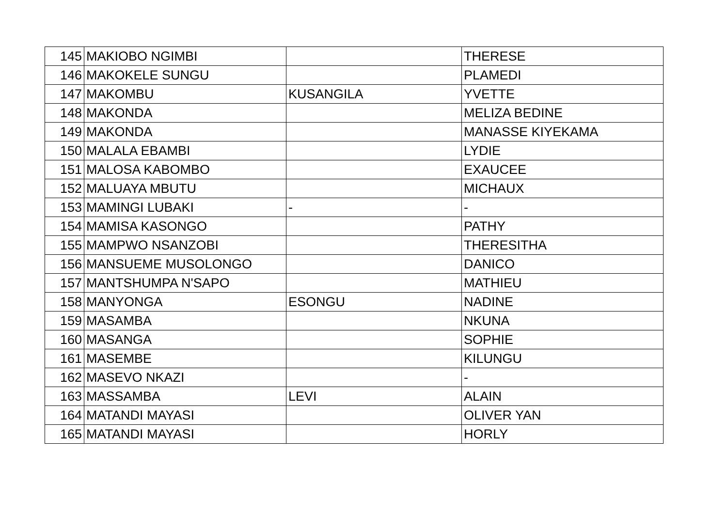| 145 | MAKIOBO NGIMBI | | THERESE |
| 146 | MAKOKELE SUNGU | | PLAMEDI |
| 147 | MAKOMBU | KUSANGILA | YVETTE |
| 148 | MAKONDA | | MELIZA BEDINE |
| 149 | MAKONDA | | MANASSE KIYEKAMA |
| 150 | MALALA EBAMBI | | LYDIE |
| 151 | MALOSA KABOMBO | | EXAUCEE |
| 152 | MALUAYA MBUTU | | MICHAUX |
| 153 | MAMINGI LUBAKI | - | - |
| 154 | MAMISA KASONGO | | PATHY |
| 155 | MAMPWO NSANZOBI | | THERESITHA |
| 156 | MANSUEME MUSOLONGO | | DANICO |
| 157 | MANTSHUMPA N'SAPO | | MATHIEU |
| 158 | MANYONGA | ESONGU | NADINE |
| 159 | MASAMBA | | NKUNA |
| 160 | MASANGA | | SOPHIE |
| 161 | MASEMBE | | KILUNGU |
| 162 | MASEVO NKAZI | | - |
| 163 | MASSAMBA | LEVI | ALAIN |
| 164 | MATANDI MAYASI | | OLIVER YAN |
| 165 | MATANDI MAYASI | | HORLY |